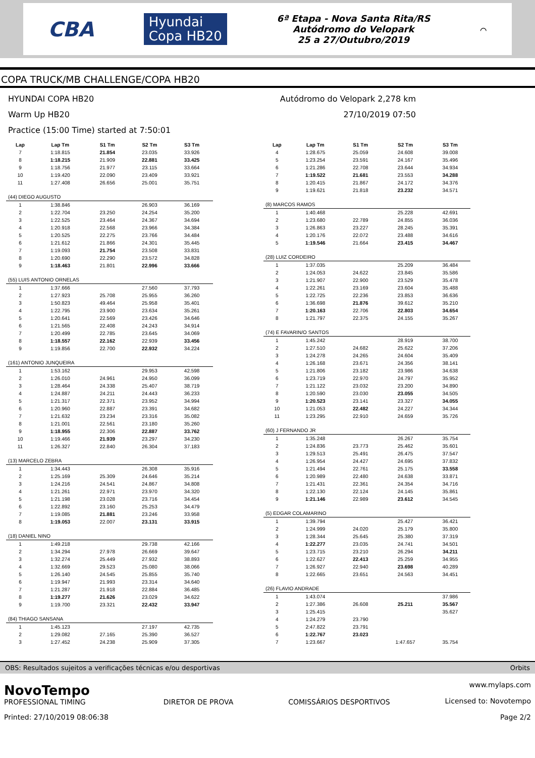CBA Hyundai
Copa HB20 6ª Etapa - Nova Santa Rita/RS
Autódromo do Velopark
25 a 27/Outubro/2019 ⌒
COPA TRUCK/MB CHALLENGE/COPA HB20
HYUNDAI COPA HB20
Warm Up HB20
Practice (15:00 Time) started at 7:50:01
Autódromo do Velopark 2,278 km
27/10/2019 07:50
| Lap | Lap Tm | S1 Tm | S2 Tm | S3 Tm |
| --- | --- | --- | --- | --- |
| 7 | 1:18.815 | 21.854 | 23.035 | 33.926 |
| 8 | 1:18.215 | 21.909 | 22.881 | 33.425 |
| 9 | 1:18.756 | 21.977 | 23.115 | 33.664 |
| 10 | 1:19.420 | 22.090 | 23.409 | 33.921 |
| 11 | 1:27.408 | 26.656 | 25.001 | 35.751 |
| (44) DIEGO AUGUSTO | | | | |
| 1 | 1:38.846 | | 26.903 | 36.169 |
| 2 | 1:22.704 | 23.250 | 24.254 | 35.200 |
| 3 | 1:22.525 | 23.464 | 24.367 | 34.694 |
| 4 | 1:20.918 | 22.568 | 23.966 | 34.384 |
| 5 | 1:20.525 | 22.275 | 23.766 | 34.484 |
| 6 | 1:21.612 | 21.866 | 24.301 | 35.445 |
| 7 | 1:19.093 | 21.754 | 23.508 | 33.831 |
| 8 | 1:20.690 | 22.290 | 23.572 | 34.828 |
| 9 | 1:18.463 | 21.801 | 22.996 | 33.666 |
| (55) LUIS ANTONIO ORNELAS | | | | |
| 1 | 1:37.666 | | 27.560 | 37.793 |
| 2 | 1:27.923 | 25.708 | 25.955 | 36.260 |
| 3 | 1:50.823 | 49.464 | 25.958 | 35.401 |
| 4 | 1:22.795 | 23.900 | 23.634 | 35.261 |
| 5 | 1:20.641 | 22.569 | 23.426 | 34.646 |
| 6 | 1:21.565 | 22.408 | 24.243 | 34.914 |
| 7 | 1:20.499 | 22.785 | 23.645 | 34.069 |
| 8 | 1:18.557 | 22.162 | 22.939 | 33.456 |
| 9 | 1:19.856 | 22.700 | 22.932 | 34.224 |
| (161) ANTONIO JUNQUEIRA | | | | |
| 1 | 1:53.162 | | 29.953 | 42.598 |
| 2 | 1:26.010 | 24.961 | 24.950 | 36.099 |
| 3 | 1:28.464 | 24.338 | 25.407 | 38.719 |
| 4 | 1:24.887 | 24.211 | 24.443 | 36.233 |
| 5 | 1:21.317 | 22.371 | 23.952 | 34.994 |
| 6 | 1:20.960 | 22.887 | 23.391 | 34.682 |
| 7 | 1:21.632 | 23.234 | 23.316 | 35.082 |
| 8 | 1:21.001 | 22.561 | 23.180 | 35.260 |
| 9 | 1:18.955 | 22.306 | 22.887 | 33.762 |
| 10 | 1:19.466 | 21.939 | 23.297 | 34.230 |
| 11 | 1:26.327 | 22.840 | 26.304 | 37.183 |
| (13) MARCELO ZEBRA | | | | |
| 1 | 1:34.443 | | 26.308 | 35.916 |
| 2 | 1:25.169 | 25.309 | 24.646 | 35.214 |
| 3 | 1:24.216 | 24.541 | 24.867 | 34.808 |
| 4 | 1:21.261 | 22.971 | 23.970 | 34.320 |
| 5 | 1:21.198 | 23.028 | 23.716 | 34.454 |
| 6 | 1:22.892 | 23.160 | 25.253 | 34.479 |
| 7 | 1:19.085 | 21.881 | 23.246 | 33.958 |
| 8 | 1:19.053 | 22.007 | 23.131 | 33.915 |
| (18) DANIEL NINO | | | | |
| 1 | 1:49.218 | | 29.738 | 42.166 |
| 2 | 1:34.294 | 27.978 | 26.669 | 39.647 |
| 3 | 1:32.274 | 25.449 | 27.932 | 38.893 |
| 4 | 1:32.669 | 29.523 | 25.080 | 38.066 |
| 5 | 1:26.140 | 24.545 | 25.855 | 35.740 |
| 6 | 1:19.947 | 21.993 | 23.314 | 34.640 |
| 7 | 1:21.287 | 21.918 | 22.884 | 36.485 |
| 8 | 1:19.277 | 21.626 | 23.029 | 34.622 |
| 9 | 1:19.700 | 23.321 | 22.432 | 33.947 |
| (84) THIAGO SANSANA | | | | |
| 1 | 1:45.123 | | 27.197 | 42.735 |
| 2 | 1:29.082 | 27.165 | 25.390 | 36.527 |
| 3 | 1:27.452 | 24.238 | 25.909 | 37.305 |
| Lap | Lap Tm | S1 Tm | S2 Tm | S3 Tm |
| --- | --- | --- | --- | --- |
| 4 | 1:28.675 | 25.059 | 24.608 | 39.008 |
| 5 | 1:23.254 | 23.591 | 24.167 | 35.496 |
| 6 | 1:21.286 | 22.708 | 23.644 | 34.934 |
| 7 | 1:19.522 | 21.681 | 23.553 | 34.288 |
| 8 | 1:20.415 | 21.867 | 24.172 | 34.376 |
| 9 | 1:19.621 | 21.818 | 23.232 | 34.571 |
| (8) MARCOS RAMOS | | | | |
| 1 | 1:40.468 | | 25.228 | 42.691 |
| 2 | 1:23.680 | 22.789 | 24.855 | 36.036 |
| 3 | 1:26.863 | 23.227 | 28.245 | 35.391 |
| 4 | 1:20.176 | 22.072 | 23.488 | 34.616 |
| 5 | 1:19.546 | 21.664 | 23.415 | 34.467 |
| (28) LUIZ CORDEIRO | | | | |
| 1 | 1:37.035 | | 25.209 | 36.484 |
| 2 | 1:24.053 | 24.622 | 23.845 | 35.586 |
| 3 | 1:21.907 | 22.900 | 23.529 | 35.478 |
| 4 | 1:22.261 | 23.169 | 23.604 | 35.488 |
| 5 | 1:22.725 | 22.236 | 23.853 | 36.636 |
| 6 | 1:36.698 | 21.876 | 39.612 | 35.210 |
| 7 | 1:20.163 | 22.706 | 22.803 | 34.654 |
| 8 | 1:21.797 | 22.375 | 24.155 | 35.267 |
| (74) E FAVARIN/O SANTOS | | | | |
| 1 | 1:45.242 | | 28.919 | 38.700 |
| 2 | 1:27.510 | 24.682 | 25.622 | 37.206 |
| 3 | 1:24.278 | 24.265 | 24.604 | 35.409 |
| 4 | 1:26.168 | 23.671 | 24.356 | 38.141 |
| 5 | 1:21.806 | 23.182 | 23.986 | 34.638 |
| 6 | 1:23.719 | 22.970 | 24.797 | 35.952 |
| 7 | 1:21.122 | 23.032 | 23.200 | 34.890 |
| 8 | 1:20.590 | 23.030 | 23.055 | 34.505 |
| 9 | 1:20.523 | 23.141 | 23.327 | 34.055 |
| 10 | 1:21.053 | 22.482 | 24.227 | 34.344 |
| 11 | 1:23.295 | 22.910 | 24.659 | 35.726 |
| (60) J FERNANDO JR | | | | |
| 1 | 1:35.248 | | 26.267 | 35.754 |
| 2 | 1:24.836 | 23.773 | 25.462 | 35.601 |
| 3 | 1:29.513 | 25.491 | 26.475 | 37.547 |
| 4 | 1:26.954 | 24.427 | 24.695 | 37.832 |
| 5 | 1:21.494 | 22.761 | 25.175 | 33.558 |
| 6 | 1:20.989 | 22.480 | 24.638 | 33.871 |
| 7 | 1:21.431 | 22.361 | 24.354 | 34.716 |
| 8 | 1:22.130 | 22.124 | 24.145 | 35.861 |
| 9 | 1:21.146 | 22.989 | 23.612 | 34.545 |
| (5) EDGAR COLAMARINO | | | | |
| 1 | 1:39.794 | | 25.427 | 36.421 |
| 2 | 1:24.999 | 24.020 | 25.179 | 35.800 |
| 3 | 1:28.344 | 25.645 | 25.380 | 37.319 |
| 4 | 1:22.277 | 23.035 | 24.741 | 34.501 |
| 5 | 1:23.715 | 23.210 | 26.294 | 34.211 |
| 6 | 1:22.627 | 22.413 | 25.259 | 34.955 |
| 7 | 1:26.927 | 22.940 | 23.698 | 40.289 |
| 8 | 1:22.665 | 23.651 | 24.563 | 34.451 |
| (26) FLAVIO ANDRADE | | | | |
| 1 | 1:43.074 | | | 37.986 |
| 2 | 1:27.386 | 26.608 | 25.211 | 35.567 |
| 3 | 1:25.415 | | | 35.627 |
| 4 | 1:24.279 | 23.790 | | |
| 5 | 2:47.822 | 23.791 | | |
| 6 | 1:22.767 | 23.023 | | |
| 7 | 1:23.667 | | 1:47.657 | 35.754 |
OBS: Resultados sujeitos a verificações técnicas e/ou desportivas Orbits
NovoTempo
PROFESSIONAL TIMING
Printed: 27/10/2019 08:06:38
DIRETOR DE PROVA
COMISSÁRIOS DESPORTIVOS
www.mylaps.com
Licensed to: Novotempo
Page 2/2